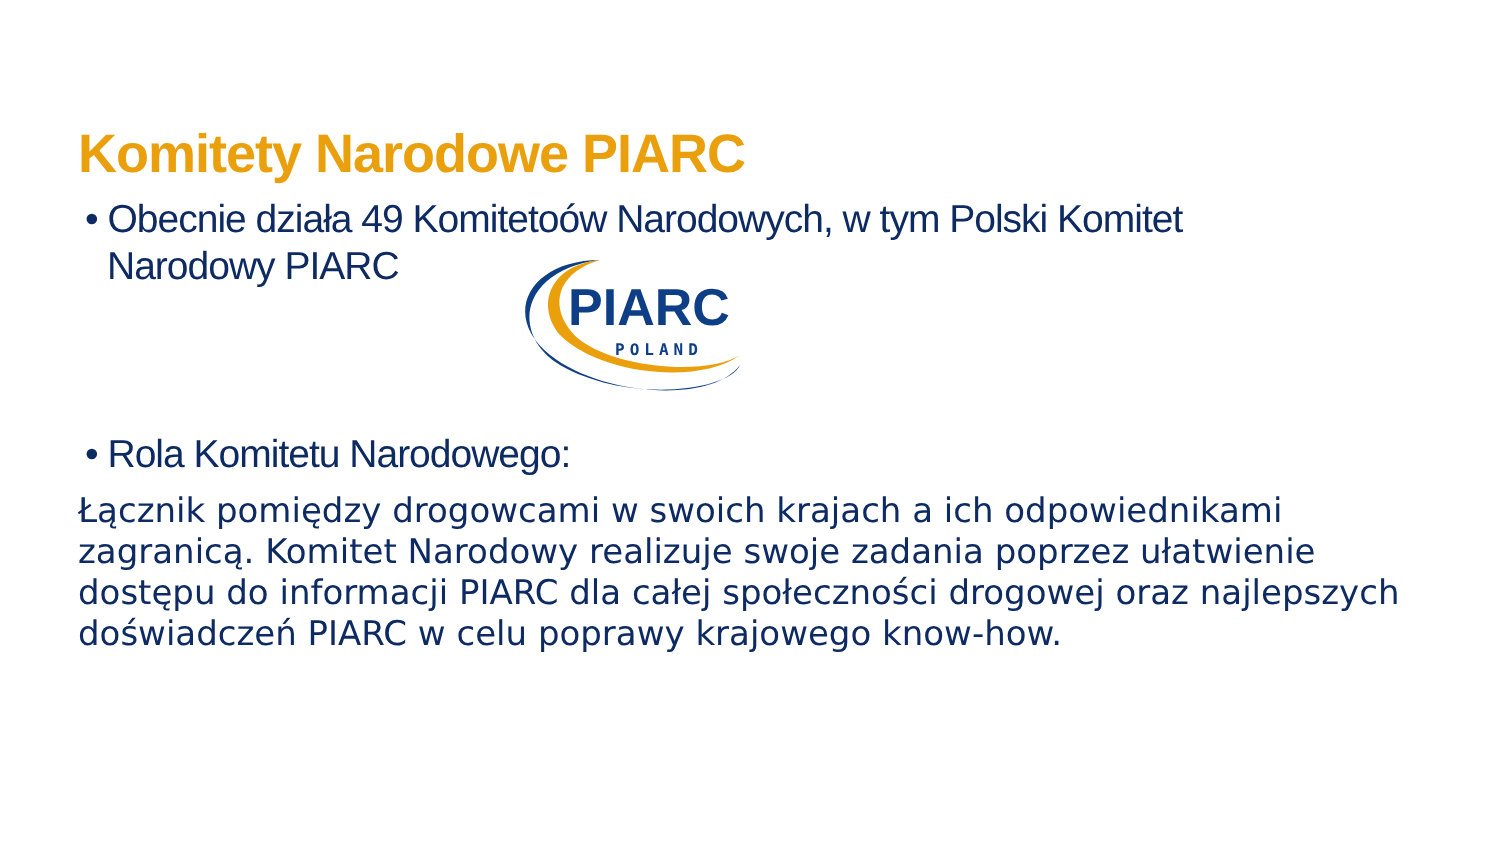Komitety Narodowe PIARC
• Obecnie działa 49 Komitetoów Narodowych, w tym Polski Komitet Narodowy PIARC
PIARC
POLAND
• Rola Komitetu Narodowego:
Łącznik pomiędzy drogowcami w swoich krajach a ich odpowiednikami zagranicą. Komitet Narodowy realizuje swoje zadania poprzez ułatwienie dostępu do informacji PIARC dla całej społeczności drogowej oraz najlepszych doświadczeń PIARC w celu poprawy krajowego know-how.